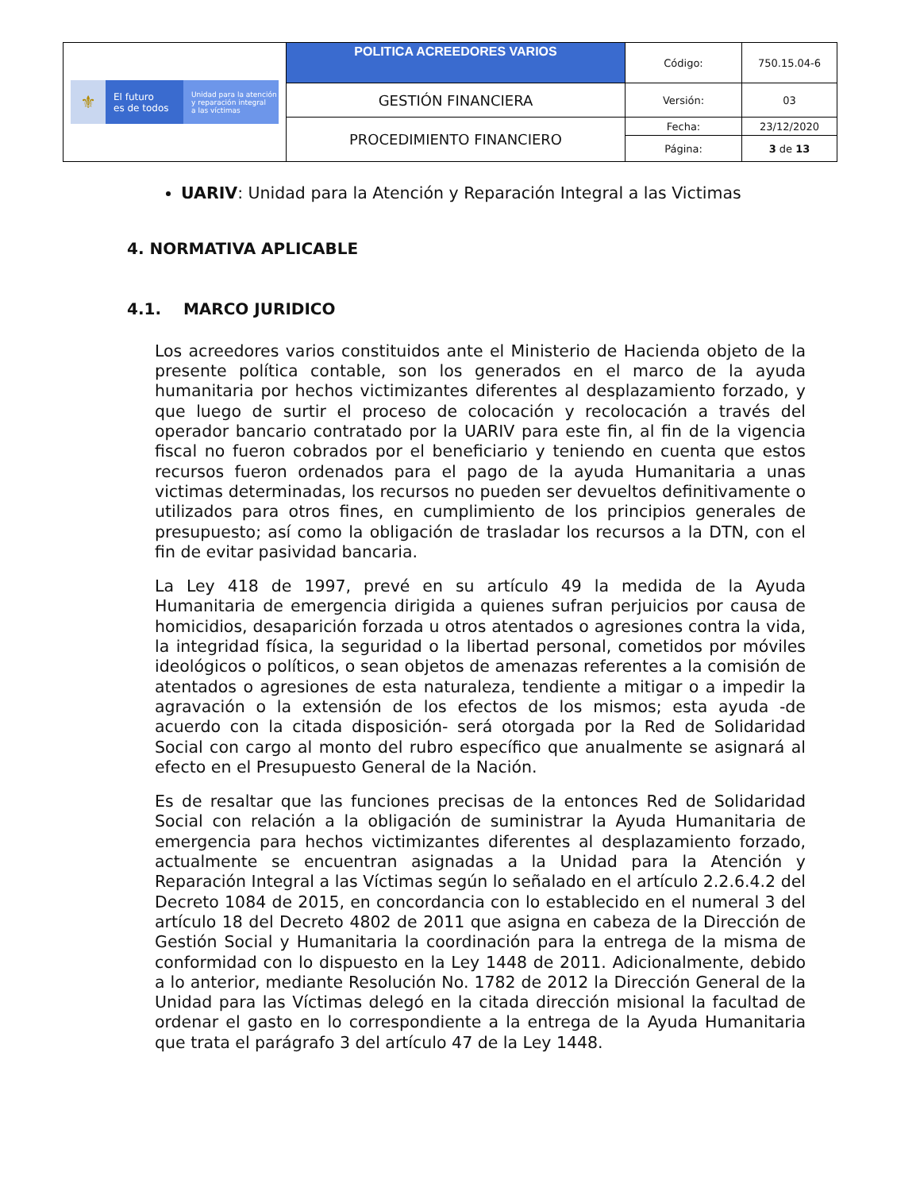| ⚜ El futuro es de todos Unidad para la atención y reparación integral a las víctimas | POLITICA ACREEDORES VARIOS | Código: | 750.15.04-6 |
| | GESTIÓN FINANCIERA | Versión: | 03 |
| | PROCEDIMIENTO FINANCIERO | Fecha: | 23/12/2020 |
| | | Página: | 3 de 13 |
UARIV: Unidad para la Atención y Reparación Integral a las Victimas
4. NORMATIVA APLICABLE
4.1. MARCO JURIDICO
Los acreedores varios constituidos ante el Ministerio de Hacienda objeto de la presente política contable, son los generados en el marco de la ayuda humanitaria por hechos victimizantes diferentes al desplazamiento forzado, y que luego de surtir el proceso de colocación y recolocación a través del operador bancario contratado por la UARIV para este fin, al fin de la vigencia fiscal no fueron cobrados por el beneficiario y teniendo en cuenta que estos recursos fueron ordenados para el pago de la ayuda Humanitaria a unas victimas determinadas, los recursos no pueden ser devueltos definitivamente o utilizados para otros fines, en cumplimiento de los principios generales de presupuesto; así como la obligación de trasladar los recursos a la DTN, con el fin de evitar pasividad bancaria.
La Ley 418 de 1997, prevé en su artículo 49 la medida de la Ayuda Humanitaria de emergencia dirigida a quienes sufran perjuicios por causa de homicidios, desaparición forzada u otros atentados o agresiones contra la vida, la integridad física, la seguridad o la libertad personal, cometidos por móviles ideológicos o políticos, o sean objetos de amenazas referentes a la comisión de atentados o agresiones de esta naturaleza, tendiente a mitigar o a impedir la agravación o la extensión de los efectos de los mismos; esta ayuda -de acuerdo con la citada disposición- será otorgada por la Red de Solidaridad Social con cargo al monto del rubro específico que anualmente se asignará al efecto en el Presupuesto General de la Nación.
Es de resaltar que las funciones precisas de la entonces Red de Solidaridad Social con relación a la obligación de suministrar la Ayuda Humanitaria de emergencia para hechos victimizantes diferentes al desplazamiento forzado, actualmente se encuentran asignadas a la Unidad para la Atención y Reparación Integral a las Víctimas según lo señalado en el artículo 2.2.6.4.2 del Decreto 1084 de 2015, en concordancia con lo establecido en el numeral 3 del artículo 18 del Decreto 4802 de 2011 que asigna en cabeza de la Dirección de Gestión Social y Humanitaria la coordinación para la entrega de la misma de conformidad con lo dispuesto en la Ley 1448 de 2011. Adicionalmente, debido a lo anterior, mediante Resolución No. 1782 de 2012 la Dirección General de la Unidad para las Víctimas delegó en la citada dirección misional la facultad de ordenar el gasto en lo correspondiente a la entrega de la Ayuda Humanitaria que trata el parágrafo 3 del artículo 47 de la Ley 1448.